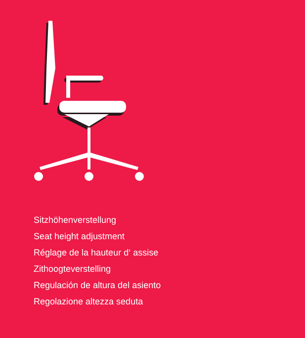Sitzhöhenverstellung
Seat height adjustment
Réglage de la hauteur d‘ assise
Zithoogteverstelling
Regulación de altura del asiento
Regolazione altezza seduta